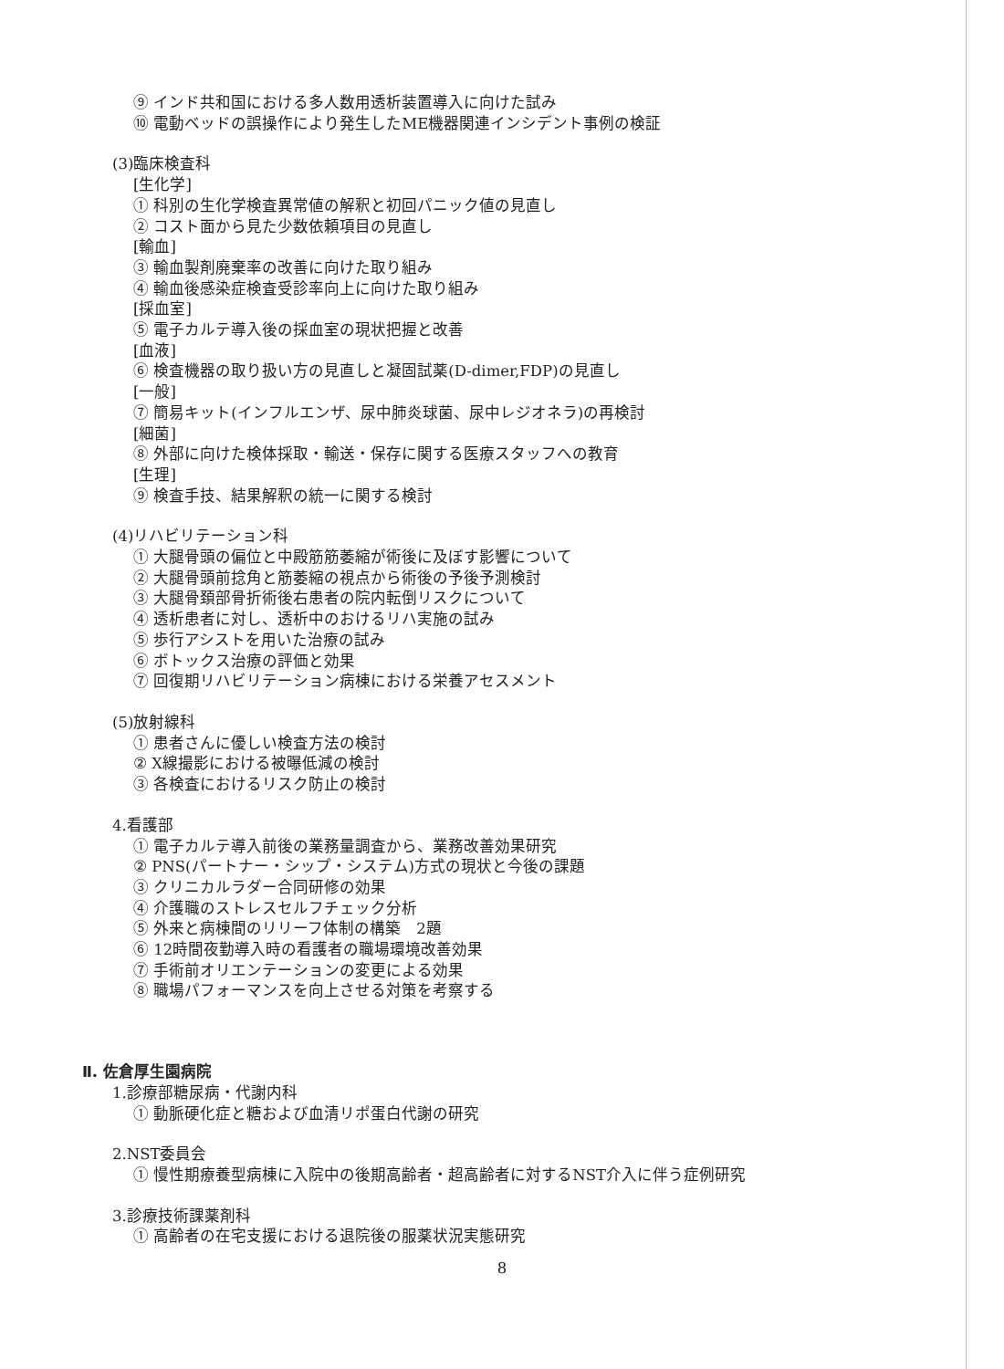⑨ インド共和国における多人数用透析装置導入に向けた試み
⑩ 電動ベッドの誤操作により発生したME機器関連インシデント事例の検証
(3)臨床検査科
[生化学]
① 科別の生化学検査異常値の解釈と初回パニック値の見直し
② コスト面から見た少数依頼項目の見直し
[輸血]
③ 輸血製剤廃棄率の改善に向けた取り組み
④ 輸血後感染症検査受診率向上に向けた取り組み
[採血室]
⑤ 電子カルテ導入後の採血室の現状把握と改善
[血液]
⑥ 検査機器の取り扱い方の見直しと凝固試薬(D-dimer,FDP)の見直し
[一般]
⑦ 簡易キット(インフルエンザ、尿中肺炎球菌、尿中レジオネラ)の再検討
[細菌]
⑧ 外部に向けた検体採取・輸送・保存に関する医療スタッフへの教育
[生理]
⑨ 検査手技、結果解釈の統一に関する検討
(4)リハビリテーション科
① 大腿骨頭の偏位と中殿筋筋萎縮が術後に及ぼす影響について
② 大腿骨頭前捻角と筋萎縮の視点から術後の予後予測検討
③ 大腿骨頚部骨折術後右患者の院内転倒リスクについて
④ 透析患者に対し、透析中のおけるリハ実施の試み
⑤ 歩行アシストを用いた治療の試み
⑥ ボトックス治療の評価と効果
⑦ 回復期リハビリテーション病棟における栄養アセスメント
(5)放射線科
① 患者さんに優しい検査方法の検討
② X線撮影における被曝低減の検討
③ 各検査におけるリスク防止の検討
4.看護部
① 電子カルテ導入前後の業務量調査から、業務改善効果研究
② PNS(パートナー・シップ・システム)方式の現状と今後の課題
③ クリニカルラダー合同研修の効果
④ 介護職のストレスセルフチェック分析
⑤ 外来と病棟間のリリーフ体制の構築　2題
⑥ 12時間夜勤導入時の看護者の職場環境改善効果
⑦ 手術前オリエンテーションの変更による効果
⑧ 職場パフォーマンスを向上させる対策を考察する
Ⅱ. 佐倉厚生園病院
1.診療部糖尿病・代謝内科
① 動脈硬化症と糖および血清リポ蛋白代謝の研究
2.NST委員会
① 慢性期療養型病棟に入院中の後期高齢者・超高齢者に対するNST介入に伴う症例研究
3.診療技術課薬剤科
① 高齢者の在宅支援における退院後の服薬状況実態研究
8